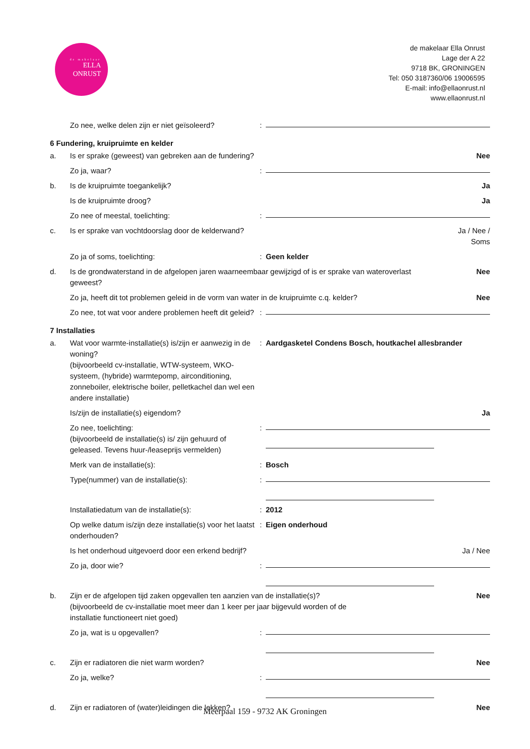de makelaar
ELLA
ONRUST
de makelaar Ella Onrust
Lage der A 22
9718 BK, GRONINGEN
Tel: 050 3187360/06 19006595
E-mail: info@ellaonrust.nl
www.ellaonrust.nl
| | Zo nee, welke delen zijn er niet geïsoleerd? | : | |
6 Fundering, kruipruimte en kelder
| a. | Is er sprake (geweest) van gebreken aan de fundering? | | | Nee |
| | Zo ja, waar? | : | | |
| b. | Is de kruipruimte toegankelijk? | | | Ja |
| | Is de kruipruimte droog? | | | Ja |
| | Zo nee of meestal, toelichting: | : | | |
| c. | Is er sprake van vochtdoorslag door de kelderwand? | | | Ja / Nee / Soms |
| | Zo ja of soms, toelichting: | : | Geen kelder | |
| d. | Is de grondwaterstand in de afgelopen jaren waarneembaar gewijzigd of is er sprake van wateroverlast geweest? | | | Nee |
| | Zo ja, heeft dit tot problemen geleid in de vorm van water in de kruipruimte c.q. kelder? | | | Nee |
| | Zo nee, tot wat voor andere problemen heeft dit geleid? | : | | |
7 Installaties
| a. | Wat voor warmte-installatie(s) is/zijn er aanwezig in de woning? (bijvoorbeeld cv-installatie, WTW-systeem, WKO-systeem, (hybride) warmtepomp, airconditioning, zonneboiler, elektrische boiler, pelletkachel dan wel een andere installatie) | : | Aardgasketel Condens Bosch, houtkachel allesbrander | |
| | Is/zijn de installatie(s) eigendom? | | | Ja |
| | Zo nee, toelichting: (bijvoorbeeld de installatie(s) is/ zijn gehuurd of geleased. Tevens huur-/leaseprijs vermelden) | : | | |
| | Merk van de installatie(s): | : | Bosch | |
| | Type(nummer) van de installatie(s): | : | | |
| | Installatiedatum van de installatie(s): | : | 2012 | |
| | Op welke datum is/zijn deze installatie(s) voor het laatst onderhouden? | : | Eigen onderhoud | |
| | Is het onderhoud uitgevoerd door een erkend bedrijf? | | | Ja / Nee |
| | Zo ja, door wie? | : | | |
| b. | Zijn er de afgelopen tijd zaken opgevallen ten aanzien van de installatie(s)? (bijvoorbeeld de cv-installatie moet meer dan 1 keer per jaar bijgevuld worden of de installatie functioneert niet goed) | | | Nee |
| | Zo ja, wat is u opgevallen? | : | | |
| c. | Zijn er radiatoren die niet warm worden? | | | Nee |
| | Zo ja, welke? | : | | |
| d. | Zijn er radiatoren of (water)leidingen die lekken? | | | Nee |
Meerpaal 159 - 9732 AK Groningen